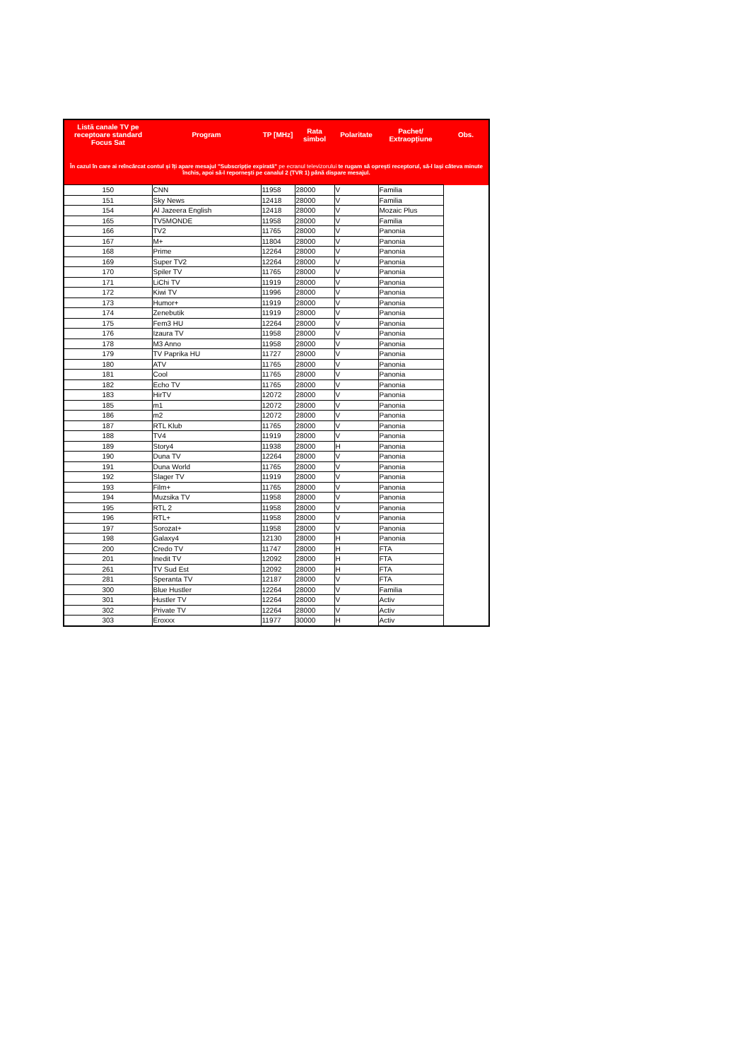| Listă canale TV pe receptoare standard Focus Sat | Program | TP [MHz] | Rata simbol | Polaritate | Pachet/ Extraopțiune | Obs. |
| --- | --- | --- | --- | --- | --- | --- |
| În cazul în care ai reîncărcat contul și îți apare mesajul "Subscripție expirată" pe ecranul televizorului te rugam să oprești receptorul, să-l lași câteva minute închis, apoi să-l reporneşti pe canalul 2 (TVR 1) până dispare mesajul. | | | | | | |
| 150 | CNN | 11958 | 28000 | V | Familia | |
| 151 | Sky News | 12418 | 28000 | V | Familia | |
| 154 | Al Jazeera English | 12418 | 28000 | V | Mozaic Plus | |
| 165 | TV5MONDE | 11958 | 28000 | V | Familia | |
| 166 | TV2 | 11765 | 28000 | V | Panonia | |
| 167 | M+ | 11804 | 28000 | V | Panonia | |
| 168 | Prime | 12264 | 28000 | V | Panonia | |
| 169 | Super TV2 | 12264 | 28000 | V | Panonia | |
| 170 | Spiler TV | 11765 | 28000 | V | Panonia | |
| 171 | LiChi TV | 11919 | 28000 | V | Panonia | |
| 172 | Kiwi TV | 11996 | 28000 | V | Panonia | |
| 173 | Humor+ | 11919 | 28000 | V | Panonia | |
| 174 | Zenebutik | 11919 | 28000 | V | Panonia | |
| 175 | Fem3 HU | 12264 | 28000 | V | Panonia | |
| 176 | Izaura TV | 11958 | 28000 | V | Panonia | |
| 178 | M3 Anno | 11958 | 28000 | V | Panonia | |
| 179 | TV Paprika HU | 11727 | 28000 | V | Panonia | |
| 180 | ATV | 11765 | 28000 | V | Panonia | |
| 181 | Cool | 11765 | 28000 | V | Panonia | |
| 182 | Echo TV | 11765 | 28000 | V | Panonia | |
| 183 | HirTV | 12072 | 28000 | V | Panonia | |
| 185 | m1 | 12072 | 28000 | V | Panonia | |
| 186 | m2 | 12072 | 28000 | V | Panonia | |
| 187 | RTL Klub | 11765 | 28000 | V | Panonia | |
| 188 | TV4 | 11919 | 28000 | V | Panonia | |
| 189 | Story4 | 11938 | 28000 | H | Panonia | |
| 190 | Duna TV | 12264 | 28000 | V | Panonia | |
| 191 | Duna World | 11765 | 28000 | V | Panonia | |
| 192 | Slager TV | 11919 | 28000 | V | Panonia | |
| 193 | Film+ | 11765 | 28000 | V | Panonia | |
| 194 | Muzsika TV | 11958 | 28000 | V | Panonia | |
| 195 | RTL 2 | 11958 | 28000 | V | Panonia | |
| 196 | RTL+ | 11958 | 28000 | V | Panonia | |
| 197 | Sorozat+ | 11958 | 28000 | V | Panonia | |
| 198 | Galaxy4 | 12130 | 28000 | H | Panonia | |
| 200 | Credo TV | 11747 | 28000 | H | FTA | |
| 201 | Inedit TV | 12092 | 28000 | H | FTA | |
| 261 | TV Sud Est | 12092 | 28000 | H | FTA | |
| 281 | Speranta TV | 12187 | 28000 | V | FTA | |
| 300 | Blue Hustler | 12264 | 28000 | V | Familia | |
| 301 | Hustler TV | 12264 | 28000 | V | Activ | |
| 302 | Private TV | 12264 | 28000 | V | Activ | |
| 303 | Eroxxx | 11977 | 30000 | H | Activ | |